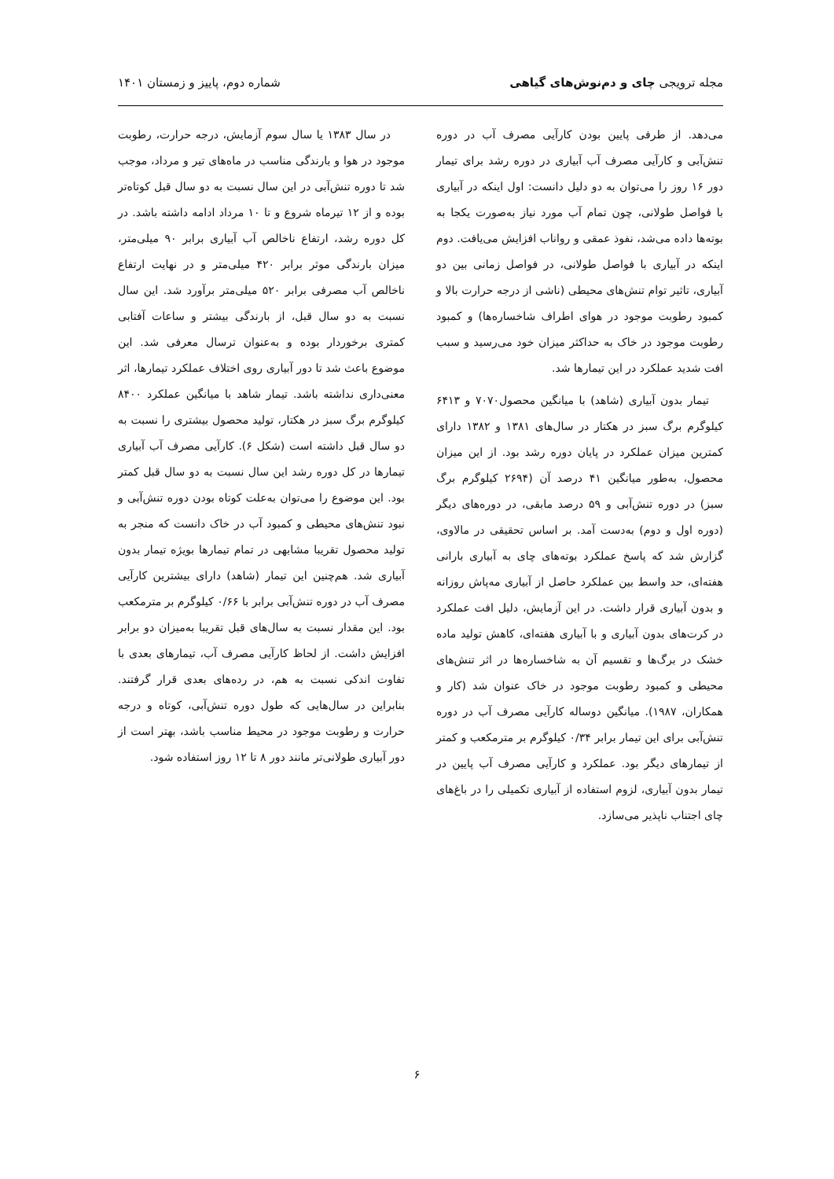مجله ترویجی چای و دم‌نوش‌های گیاهی
شماره دوم، پاییز و زمستان ۱۴۰۱
می‌دهد. از طرفی پایین بودن کارآیی مصرف آب در دوره تنش‌آبی و کارآیی مصرف آب آبیاری در دوره رشد برای تیمار دور ۱۶ روز را می‌توان به دو دلیل دانست: اول اینکه در آبیاری با فواصل طولانی، چون تمام آب مورد نیاز به‌صورت یکجا به بوته‌ها داده می‌شد، نفوذ عمقی و رواناب افزایش می‌یافت. دوم اینکه در آبیاری با فواصل طولانی، در فواصل زمانی بین دو آبیاری، تاثیر توام تنش‌های محیطی (ناشی از درجه حرارت بالا و کمبود رطوبت موجود در هوای اطراف شاخساره‌ها) و کمبود رطوبت موجود در خاک به حداکثر میزان خود می‌رسید و سبب افت شدید عملکرد در این تیمارها شد.
تیمار بدون آبیاری (شاهد) با میانگین محصول۷۰۷۰ و ۶۴۱۳ کیلوگرم برگ سبز در هکتار در سال‌های ۱۳۸۱ و ۱۳۸۲ دارای کمترین میزان عملکرد در پایان دوره رشد بود. از این میزان محصول، به‌طور میانگین ۴۱ درصد آن (۲۶۹۴ کیلوگرم برگ سبز) در دوره تنش‌آبی و ۵۹ درصد مابقی، در دوره‌های دیگر (دوره اول و دوم) به‌دست آمد. بر اساس تحقیقی در مالاوی، گزارش شد که پاسخ عملکرد بوته‌های چای به آبیاری بارانی هفته‌ای، حد واسط بین عملکرد حاصل از آبیاری مه‌پاش روزانه و بدون آبیاری قرار داشت. در این آزمایش، دلیل افت عملکرد در کرت‌های بدون آبیاری و با آبیاری هفته‌ای، کاهش تولید ماده خشک در برگ‌ها و تقسیم آن به شاخساره‌ها در اثر تنش‌های محیطی و کمبود رطوبت موجود در خاک عنوان شد (کار و همکاران، ۱۹۸۷). میانگین دوساله کارآیی مصرف آب در دوره تنش‌آبی برای این تیمار برابر ۰/۳۴ کیلوگرم بر مترمکعب و کمتر از تیمارهای دیگر بود. عملکرد و کارآیی مصرف آب پایین در تیمار بدون آبیاری، لزوم استفاده از آبیاری تکمیلی را در باغ‌های چای اجتناب ناپذیر می‌سازد.
در سال ۱۳۸۳ یا سال سوم آزمایش، درجه حرارت، رطوبت موجود در هوا و بارندگی مناسب در ماه‌های تیر و مرداد، موجب شد تا دوره تنش‌آبی در این سال نسبت به دو سال قبل کوتاه‌تر بوده و از ۱۲ تیرماه شروع و تا ۱۰ مرداد ادامه داشته باشد. در کل دوره رشد، ارتفاع ناخالص آب آبیاری برابر ۹۰ میلی‌متر، میزان بارندگی موثر برابر ۴۲۰ میلی‌متر و در نهایت ارتفاع ناخالص آب مصرفی برابر ۵۲۰ میلی‌متر برآورد شد. این سال نسبت به دو سال قبل، از بارندگی بیشتر و ساعات آفتابی کمتری برخوردار بوده و به‌عنوان ترسال معرفی شد. این موضوع باعث شد تا دور آبیاری روی اختلاف عملکرد تیمارها، اثر معنی‌داری نداشته باشد. تیمار شاهد با میانگین عملکرد ۸۴۰۰ کیلوگرم برگ سبز در هکتار، تولید محصول بیشتری را نسبت به دو سال قبل داشته است (شکل ۶). کارآیی مصرف آب آبیاری تیمارها در کل دوره رشد این سال نسبت به دو سال قبل کمتر بود. این موضوع را می‌توان به‌علت کوتاه بودن دوره تنش‌آبی و نبود تنش‌های محیطی و کمبود آب در خاک دانست که منجر به تولید محصول تقریبا مشابهی در تمام تیمارها بویژه تیمار بدون آبیاری شد. هم‌چنین این تیمار (شاهد) دارای بیشترین کارآیی مصرف آب در دوره تنش‌آبی برابر با ۰/۶۶ کیلوگرم بر مترمکعب بود. این مقدار نسبت به سال‌های قبل تقریبا به‌میزان دو برابر افزایش داشت. از لحاظ کارآیی مصرف آب، تیمارهای بعدی با تفاوت اندکی نسبت به هم، در رده‌های بعدی قرار گرفتند. بنابراین در سال‌هایی که طول دوره تنش‌آبی، کوتاه و درجه حرارت و رطوبت موجود در محیط مناسب باشد، بهتر است از دور آبیاری طولانی‌تر مانند دور ۸ تا ۱۲ روز استفاده شود.
۶